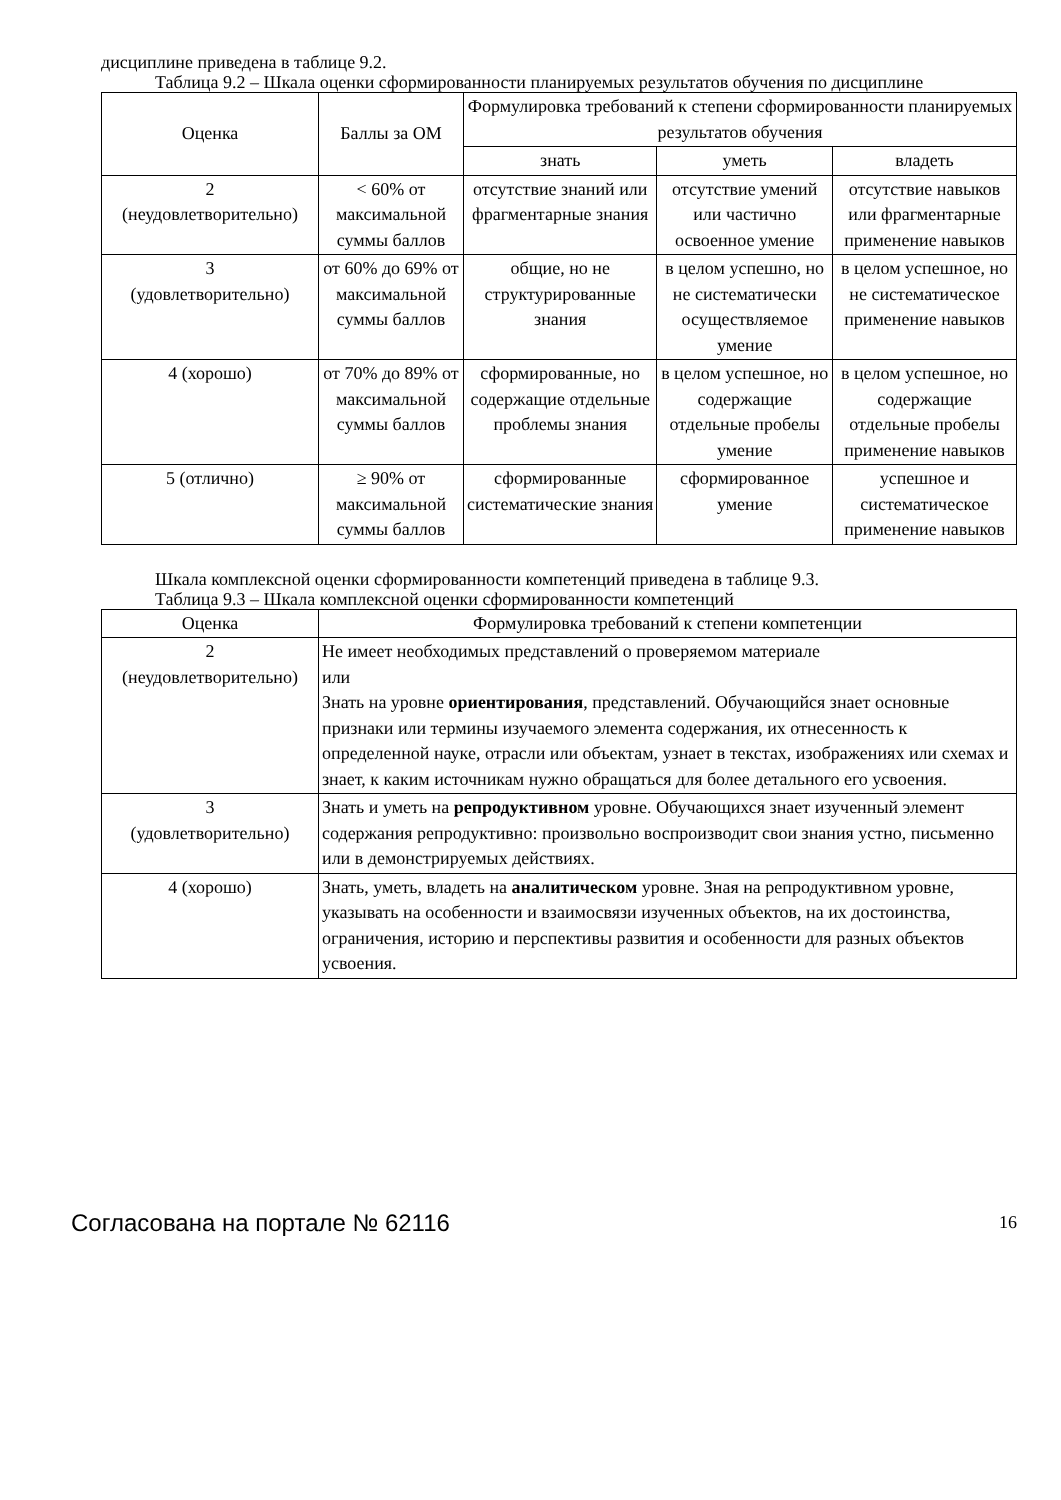дисциплине приведена в таблице 9.2.
Таблица 9.2 – Шкала оценки сформированности планируемых результатов обучения по дисциплине
| Оценка | Баллы за ОМ | Формулировка требований к степени сформированности планируемых результатов обучения | | |
| --- | --- | --- | --- | --- |
| | | знать | уметь | владеть |
| 2 (неудовлетворительно) | < 60% от максимальной суммы баллов | отсутствие знаний или фрагментарные знания | отсутствие умений или частично освоенное умение | отсутствие навыков или фрагментарные применение навыков |
| 3 (удовлетворительно) | от 60% до 69% от максимальной суммы баллов | общие, но не структурированные знания | в целом успешно, но не систематически осуществляемое умение | в целом успешное, но не систематическое применение навыков |
| 4 (хорошо) | от 70% до 89% от максимальной суммы баллов | сформированные, но содержащие отдельные проблемы знания | в целом успешное, но содержащие отдельные пробелы умение | в целом успешное, но содержащие отдельные пробелы применение навыков |
| 5 (отлично) | ≥ 90% от максимальной суммы баллов | сформированные систематические знания | сформированное умение | успешное и систематическое применение навыков |
Шкала комплексной оценки сформированности компетенций приведена в таблице 9.3.
Таблица 9.3 – Шкала комплексной оценки сформированности компетенций
| Оценка | Формулировка требований к степени компетенции |
| --- | --- |
| 2 (неудовлетворительно) | Не имеет необходимых представлений о проверяемом материале или Знать на уровне ориентирования , представлений. Обучающийся знает основные признаки или термины изучаемого элемента содержания, их отнесенность к определенной науке, отрасли или объектам, узнает в текстах, изображениях или схемах и знает, к каким источникам нужно обращаться для более детального его усвоения. |
| 3 (удовлетворительно) | Знать и уметь на репродуктивном уровне. Обучающихся знает изученный элемент содержания репродуктивно: произвольно воспроизводит свои знания устно, письменно или в демонстрируемых действиях. |
| 4 (хорошо) | Знать, уметь, владеть на аналитическом уровне. Зная на репродуктивном уровне, указывать на особенности и взаимосвязи изученных объектов, на их достоинства, ограничения, историю и перспективы развития и особенности для разных объектов усвоения. |
Согласована на портале № 62116 16